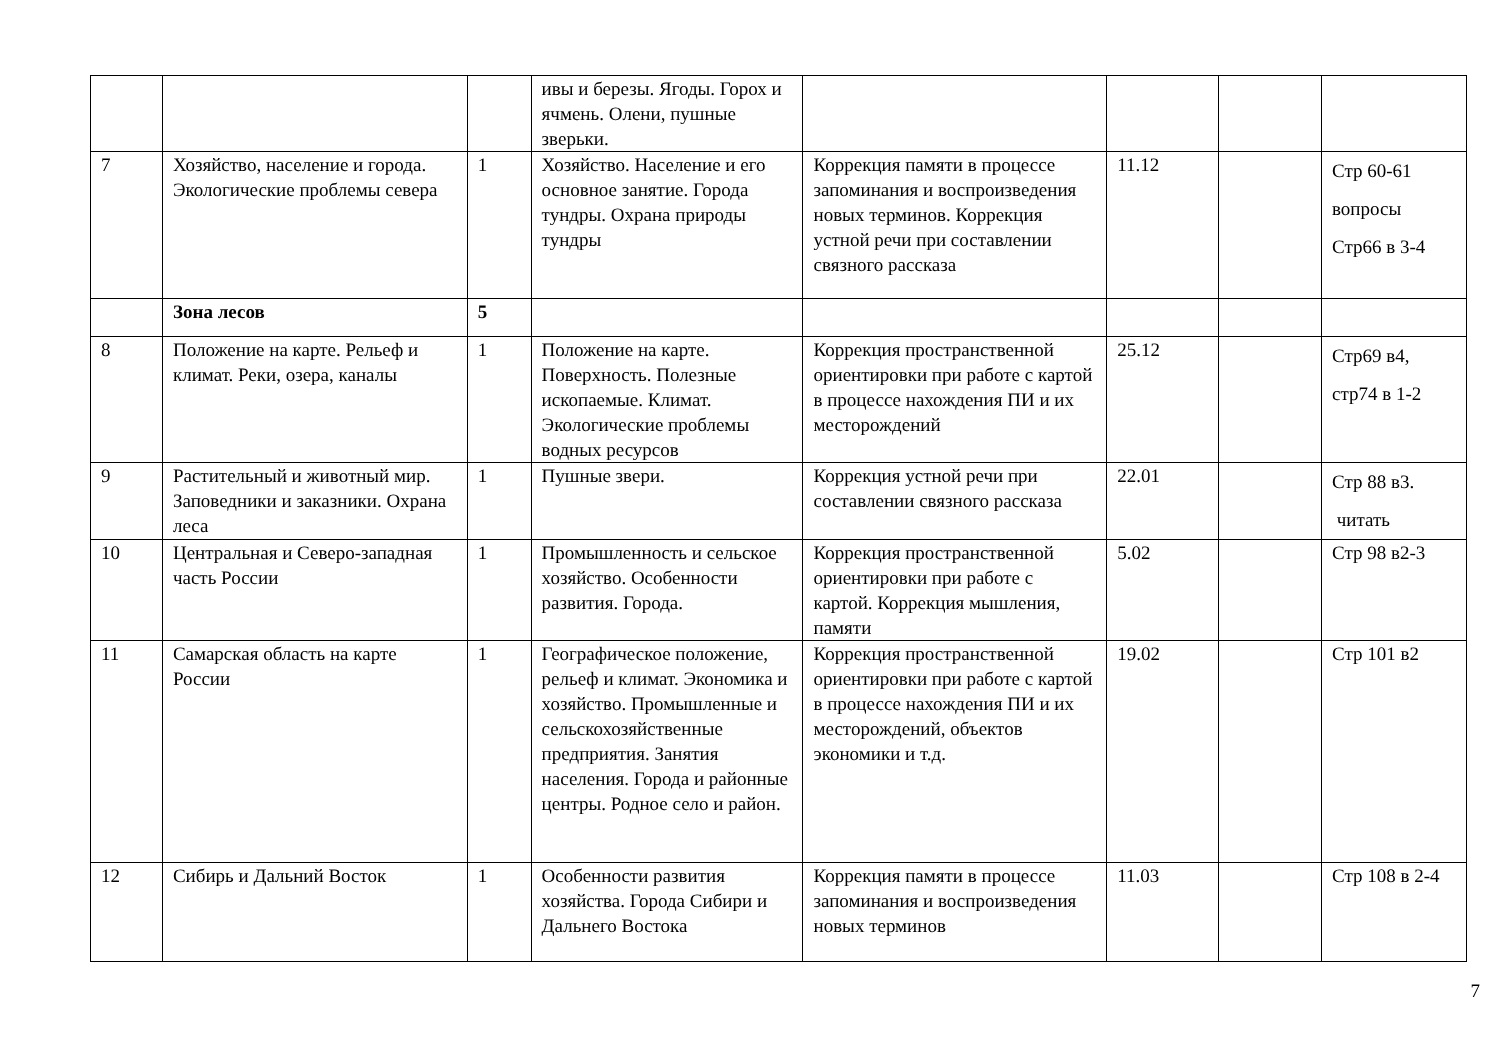| | | | ивы и березы. Ягоды. Горох и ячмень. Олени, пушные зверьки. | | | | |
| 7 | Хозяйство, население и города. Экологические проблемы севера | 1 | Хозяйство. Население и его основное занятие. Города тундры. Охрана природы тундры | Коррекция памяти в процессе запоминания и воспроизведения новых терминов. Коррекция устной речи при составлении связного рассказа | 11.12 | | Стр 60-61 вопросы Стр66 в 3-4 |
| | Зона лесов | 5 | | | | | |
| 8 | Положение на карте. Рельеф и климат. Реки, озера, каналы | 1 | Положение на карте. Поверхность. Полезные ископаемые. Климат. Экологические проблемы водных ресурсов | Коррекция пространственной ориентировки при работе с картой в процессе нахождения ПИ и их месторождений | 25.12 | | Стр69 в4, стр74 в 1-2 |
| 9 | Растительный и животный мир. Заповедники и заказники. Охрана леса | 1 | Пушные звери. | Коррекция устной речи при составлении связного рассказа | 22.01 | | Стр 88 в3. читать |
| 10 | Центральная и Северо-западная часть России | 1 | Промышленность и сельское хозяйство. Особенности развития. Города. | Коррекция пространственной ориентировки при работе с картой. Коррекция мышления, памяти | 5.02 | | Стр 98 в2-3 |
| 11 | Самарская область на карте России | 1 | Географическое положение, рельеф и климат. Экономика и хозяйство. Промышленные и сельскохозяйственные предприятия. Занятия населения. Города и районные центры. Родное село и район. | Коррекция пространственной ориентировки при работе с картой в процессе нахождения ПИ и их месторождений, объектов экономики и т.д. | 19.02 | | Стр 101 в2 |
| 12 | Сибирь и Дальний Восток | 1 | Особенности развития хозяйства. Города Сибири и Дальнего Востока | Коррекция памяти в процессе запоминания и воспроизведения новых терминов | 11.03 | | Стр 108 в 2-4 |
7